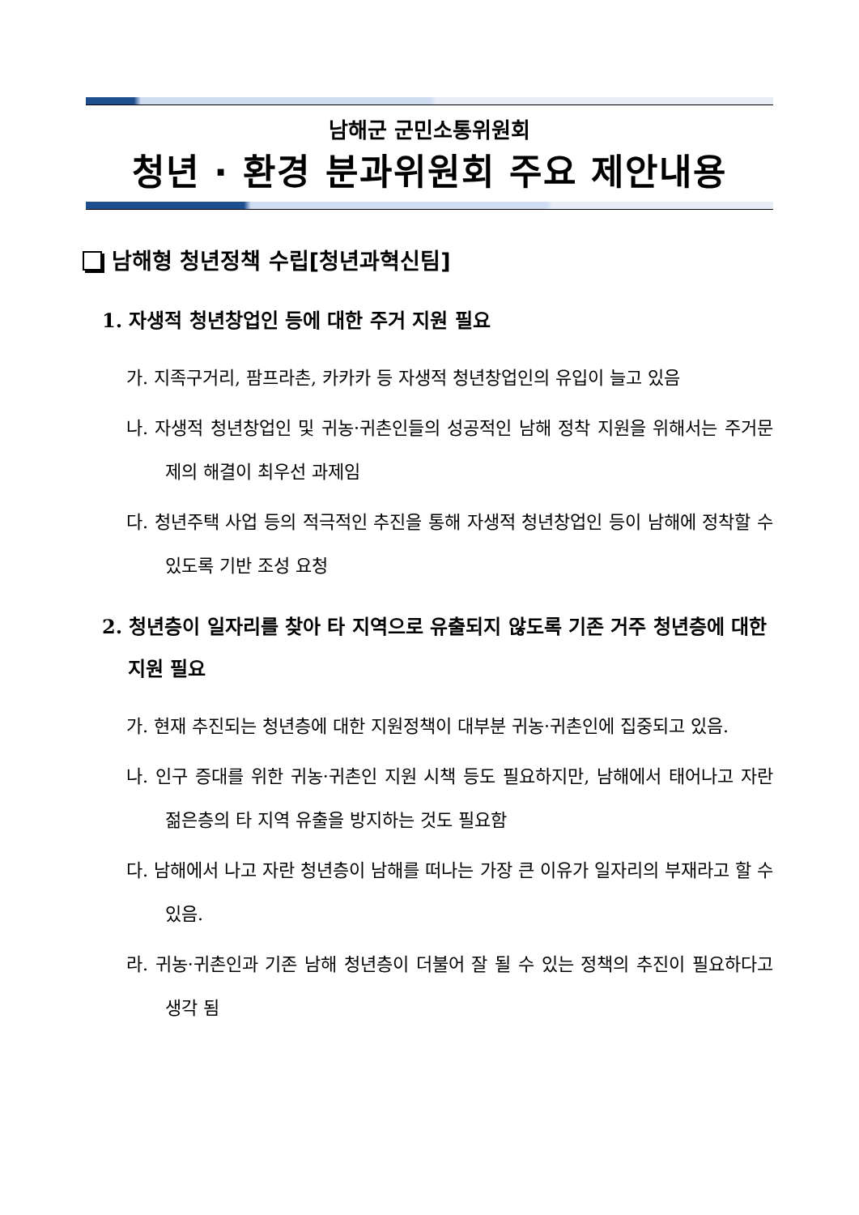남해군 군민소통위원회
청년 · 환경 분과위원회 주요 제안내용
남해형 청년정책 수립[청년과혁신팀]
1. 자생적 청년창업인 등에 대한 주거 지원 필요
가. 지족구거리, 팜프라촌, 카카카 등 자생적 청년창업인의 유입이 늘고 있음
나. 자생적 청년창업인 및 귀농·귀촌인들의 성공적인 남해 정착 지원을 위해서는 주거문제의 해결이 최우선 과제임
다. 청년주택 사업 등의 적극적인 추진을 통해 자생적 청년창업인 등이 남해에 정착할 수 있도록 기반 조성 요청
2. 청년층이 일자리를 찾아 타 지역으로 유출되지 않도록 기존 거주 청년층에 대한 지원 필요
가. 현재 추진되는 청년층에 대한 지원정책이 대부분 귀농·귀촌인에 집중되고 있음.
나. 인구 증대를 위한 귀농·귀촌인 지원 시책 등도 필요하지만, 남해에서 태어나고 자란 젊은층의 타 지역 유출을 방지하는 것도 필요함
다. 남해에서 나고 자란 청년층이 남해를 떠나는 가장 큰 이유가 일자리의 부재라고 할 수 있음.
라. 귀농·귀촌인과 기존 남해 청년층이 더불어 잘 될 수 있는 정책의 추진이 필요하다고 생각 됨